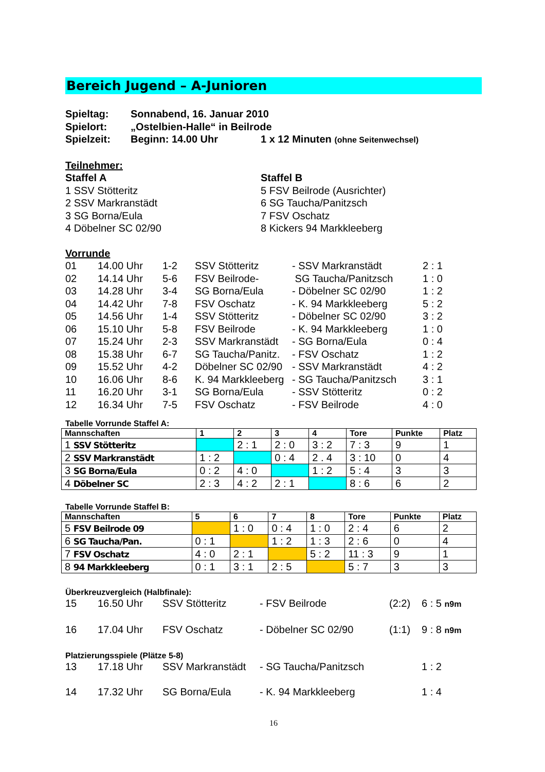Bereich Jugend – A-Junioren
Spieltag: Sonnabend, 16. Januar 2010
Spielort: „Ostelbien-Halle“ in Beilrode
Spielzeit: Beginn: 14.00 Uhr 1 x 12 Minuten (ohne Seitenwechsel)
Teilnehmer:
Staffel A
1 SSV Stötteritz
2 SSV Markranstädt
3 SG Borna/Eula
4 Döbelner SC 02/90
Staffel B
5 FSV Beilrode (Ausrichter)
6 SG Taucha/Panitzsch
7 FSV Oschatz
8 Kickers 94 Markkleeberg
Vorrunde
01
14.00 Uhr
1-2
SSV Stötteritz
- SSV Markranstädt
2 : 1
02
14.14 Uhr
5-6
FSV Beilrode-
SG Taucha/Panitzsch
1 : 0
03
14.28 Uhr
3-4
SG Borna/Eula
- Döbelner SC 02/90
1 : 2
04
14.42 Uhr
7-8
FSV Oschatz
- K. 94 Markkleeberg
5 : 2
05
14.56 Uhr
1-4
SSV Stötteritz
- Döbelner SC 02/90
3 : 2
06
15.10 Uhr
5-8
FSV Beilrode
- K. 94 Markkleeberg
1 : 0
07
15.24 Uhr
2-3
SSV Markranstädt
- SG Borna/Eula
0 : 4
08
15.38 Uhr
6-7
SG Taucha/Panitz.
- FSV Oschatz
1 : 2
09
15.52 Uhr
4-2
Döbelner SC 02/90
- SSV Markranstädt
4 : 2
10
16.06 Uhr
8-6
K. 94 Markkleeberg
- SG Taucha/Panitzsch
3 : 1
11
16.20 Uhr
3-1
SG Borna/Eula
- SSV Stötteritz
0 : 2
12
16.34 Uhr
7-5
FSV Oschatz
- FSV Beilrode
4 : 0
Tabelle Vorrunde Staffel A:
| Mannschaften | 1 | 2 | 3 | 4 | Tore | Punkte | Platz |
| --- | --- | --- | --- | --- | --- | --- | --- |
| 1 SSV Stötteritz | | 2 : 1 | 2 : 0 | 3 : 2 | 7 : 3 | 9 | 1 |
| 2 SSV Markranstädt | 1 : 2 | | 0 : 4 | 2 . 4 | 3 : 10 | 0 | 4 |
| 3 SG Borna/Eula | 0 : 2 | 4 : 0 | | 1 : 2 | 5 : 4 | 3 | 3 |
| 4 Döbelner SC | 2 : 3 | 4 : 2 | 2 : 1 | | 8 : 6 | 6 | 2 |
Tabelle Vorrunde Staffel B:
| Mannschaften | 5 | 6 | 7 | 8 | Tore | Punkte | Platz |
| --- | --- | --- | --- | --- | --- | --- | --- |
| 5 FSV Beilrode 09 | | 1 : 0 | 0 : 4 | 1 : 0 | 2 : 4 | 6 | 2 |
| 6 SG Taucha/Pan. | 0 : 1 | | 1 : 2 | 1 : 3 | 2 : 6 | 0 | 4 |
| 7 FSV Oschatz | 4 : 0 | 2 : 1 | | 5 : 2 | 11 : 3 | 9 | 1 |
| 8 94 Markkleeberg | 0 : 1 | 3 : 1 | 2 : 5 | | 5 : 7 | 3 | 3 |
Überkreuzvergleich (Halbfinale):
15
16.50 Uhr
SSV Stötteritz
- FSV Beilrode
(2:2)
6 : 5 n9m
16
17.04 Uhr
FSV Oschatz
- Döbelner SC 02/90
(1:1)
9 : 8 n9m
Platzierungsspiele (Plätze 5-8)
13
17.18 Uhr
SSV Markranstädt
- SG Taucha/Panitzsch
1 : 2
14
17.32 Uhr
SG Borna/Eula
- K. 94 Markkleeberg
1 : 4
16